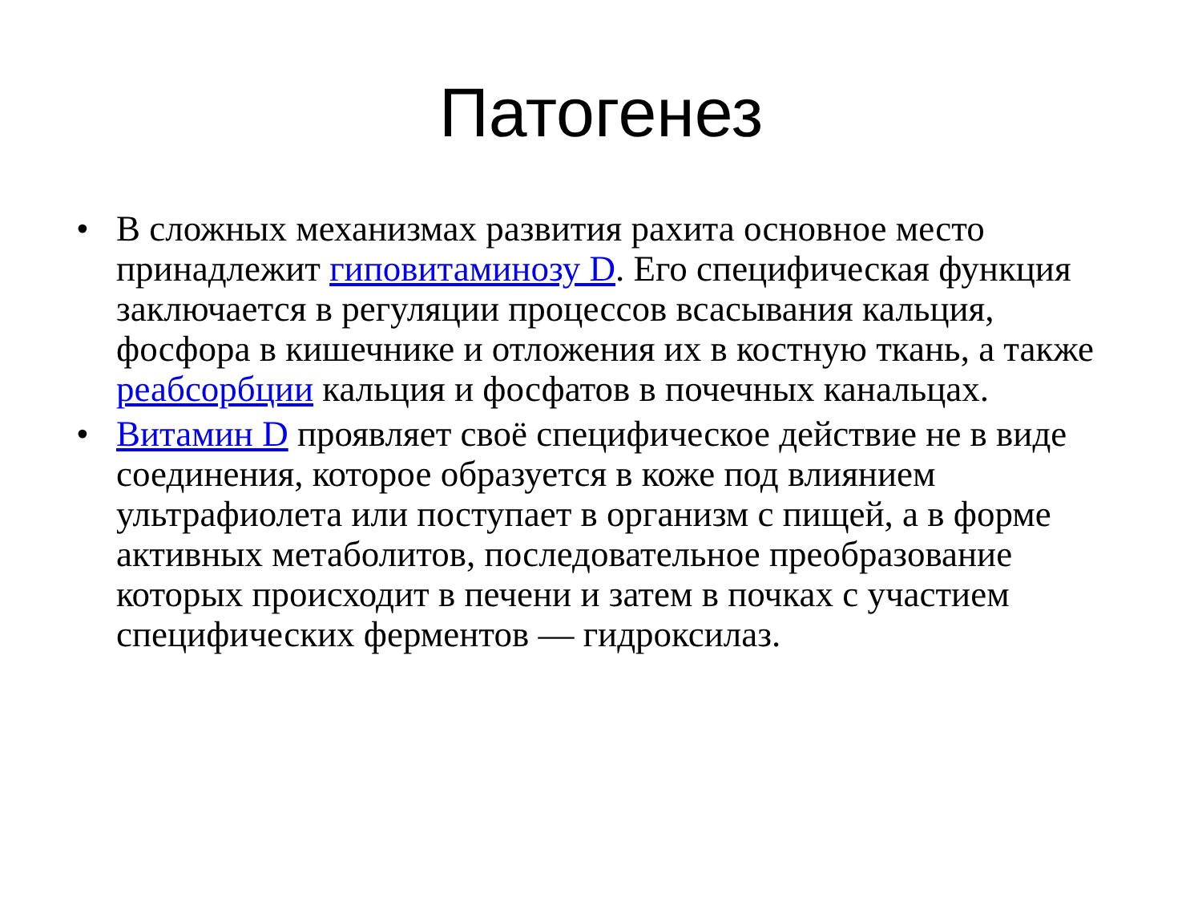Патогенез
• В сложных механизмах развития рахита основное место принадлежит гиповитаминозу D. Его специфическая функция заключается в регуляции процессов всасывания кальция, фосфора в кишечнике и отложения их в костную ткань, а также реабсорбции кальция и фосфатов в почечных канальцах.
• Витамин D проявляет своё специфическое действие не в виде соединения, которое образуется в коже под влиянием ультрафиолета или поступает в организм с пищей, а в форме активных метаболитов, последовательное преобразование которых происходит в печени и затем в почках с участием специфических ферментов — гидроксилаз.